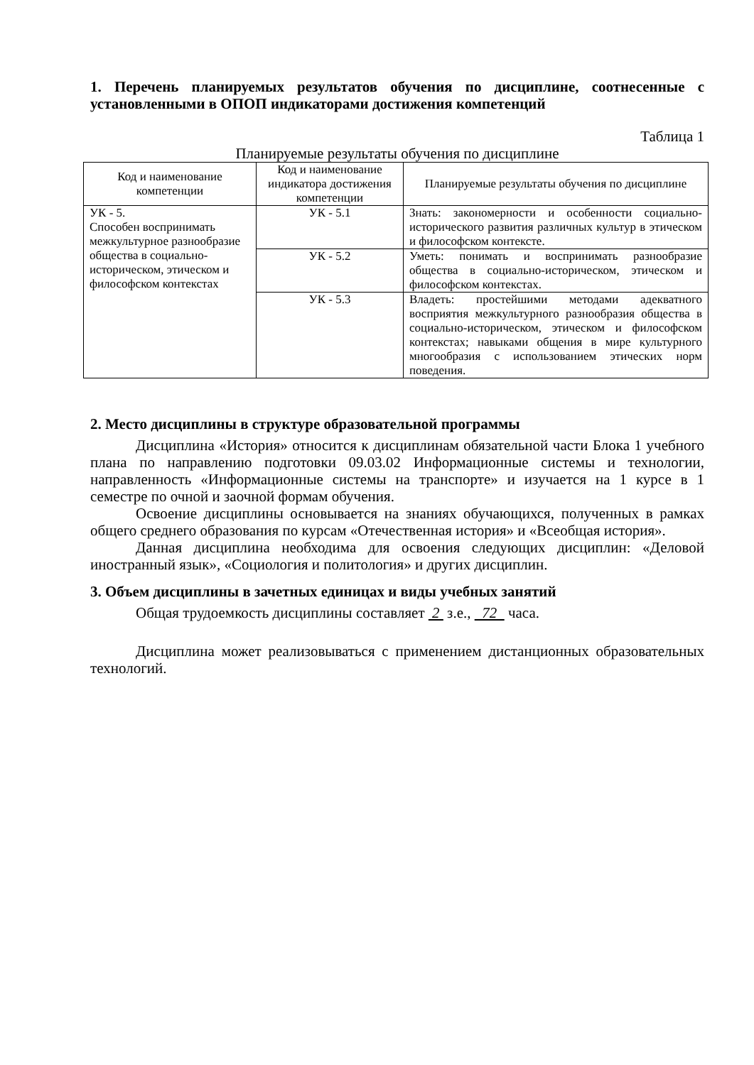1. Перечень планируемых результатов обучения по дисциплине, соотнесенные с установленными в ОПОП индикаторами достижения компетенций
Таблица 1
Планируемые результаты обучения по дисциплине
| Код и наименование компетенции | Код и наименование индикатора достижения компетенции | Планируемые результаты обучения по дисциплине |
| --- | --- | --- |
| УК - 5. Способен воспринимать межкультурное разнообразие общества в социально-историческом, этическом и философском контекстах | УК - 5.1 | Знать: закономерности и особенности социально-исторического развития различных культур в этическом и философском контексте. |
| | УК - 5.2 | Уметь: понимать и воспринимать разнообразие общества в социально-историческом, этическом и философском контекстах. |
| | УК - 5.3 | Владеть: простейшими методами адекватного восприятия межкультурного разнообразия общества в социально-историческом, этическом и философском контекстах; навыками общения в мире культурного многообразия с использованием этических норм поведения. |
2. Место дисциплины в структуре образовательной программы
Дисциплина «История» относится к дисциплинам обязательной части Блока 1 учебного плана по направлению подготовки 09.03.02 Информационные системы и технологии, направленность «Информационные системы на транспорте» и изучается на 1 курсе в 1 семестре по очной и заочной формам обучения.
Освоение дисциплины основывается на знаниях обучающихся, полученных в рамках общего среднего образования по курсам «Отечественная история» и «Всеобщая история».
Данная дисциплина необходима для освоения следующих дисциплин: «Деловой иностранный язык», «Социология и политология» и других дисциплин.
3. Объем дисциплины в зачетных единицах и виды учебных занятий
Общая трудоемкость дисциплины составляет 2 з.е., 72 часа.
Дисциплина может реализовываться с применением дистанционных образовательных технологий.